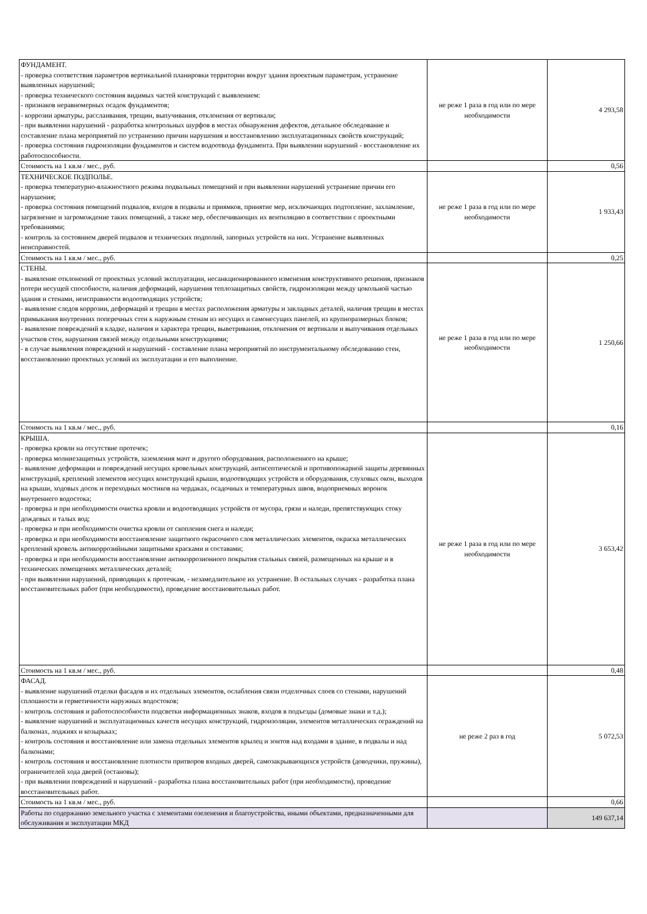| ФУНДАМЕНТ. - проверка соответствия параметров вертикальной планировки территории вокруг здания проектным параметрам, устранение выявленных нарушений; - проверка технического состояния видимых частей конструкций с выявлением: - признаков неравномерных осадок фундаментов; - коррозии арматуры, расслаивания, трещин, выпучивания, отклонения от вертикали; - при выявлении нарушений - разработка контрольных шурфов в местах обнаружения дефектов, детальное обследование и составление плана мероприятий по устранению причин нарушения и восстановлению эксплуатационных свойств конструкций; - проверка состояния гидроизоляции фундаментов и систем водоотвода фундамента. При выявлении нарушений - восстановление их работоспособности. | не реже 1 раза в год или по мере необходимости | 4 293,58 |
| Стоимость на 1 кв.м / мес., руб. | | 0,56 |
| ТЕХНИЧЕСКОЕ ПОДПОЛЬЕ. - проверка температурно-влажностного режима подвальных помещений и при выявлении нарушений устранение причин его нарушения; - проверка состояния помещений подвалов, входов в подвалы и приямков, принятие мер, исключающих подтопление, захламление, загрязнение и загромождение таких помещений, а также мер, обеспечивающих их вентиляцию в соответствии с проектными требованиями; - контроль за состоянием дверей подвалов и технических подполий, запорных устройств на них. Устранение выявленных неисправностей. | не реже 1 раза в год или по мере необходимости | 1 933,43 |
| Стоимость на 1 кв.м / мес., руб. | | 0,25 |
| СТЕНЫ. - выявление отклонений от проектных условий эксплуатации, несанкционированного изменения конструктивного решения, признаков потери несущей способности, наличия деформаций, нарушения теплозащитных свойств, гидроизоляции между цокольной частью здания и стенами, неисправности водоотводящих устройств; - выявление следов коррозии, деформаций и трещин в местах расположения арматуры и закладных деталей, наличия трещин в местах примыкания внутренних поперечных стен к наружным стенам из несущих и самонесущих панелей, из крупноразмерных блоков; - выявление повреждений в кладке, наличия и характера трещин, выветривания, отклонения от вертикали и выпучивания отдельных участков стен, нарушения связей между отдельными конструкциями; - в случае выявления повреждений и нарушений - составление плана мероприятий по инструментальному обследованию стен, восстановлению проектных условий их эксплуатации и его выполнение. | не реже 1 раза в год или по мере необходимости | 1 250,66 |
| Стоимость на 1 кв.м / мес., руб. | | 0,16 |
| КРЫША. - проверка кровли на отсутствие протечек; - проверка молниезащитных устройств, заземления мачт и другого оборудования, расположенного на крыше; - выявление деформации и повреждений несущих кровельных конструкций, антисептической и противопожарной защиты деревянных конструкций, креплений элементов несущих конструкций крыши, водоотводящих устройств и оборудования, слуховых окон, выходов на крыши, ходовых досок и переходных мостиков на чердаках, осадочных и температурных швов, водоприемных воронок внутреннего водостока; - проверка и при необходимости очистка кровли и водоотводящих устройств от мусора, грязи и наледи, препятствующих стоку дождевых и талых вод; - проверка и при необходимости очистка кровли от скопления снега и наледи; - проверка и при необходимости восстановление защитного окрасочного слоя металлических элементов, окраска металлических креплений кровель антикоррозийными защитными красками и составами; - проверка и при необходимости восстановление антикоррозионного покрытия стальных связей, размещенных на крыше и в технических помещениях металлических деталей; - при выявлении нарушений, приводящих к протечкам, - незамедлительное их устранение. В остальных случаях - разработка плана восстановительных работ (при необходимости), проведение восстановительных работ. | не реже 1 раза в год или по мере необходимости | 3 653,42 |
| Стоимость на 1 кв.м / мес., руб. | | 0,48 |
| ФАСАД. - выявление нарушений отделки фасадов и их отдельных элементов, ослабления связи отделочных слоев со стенами, нарушений сплошности и герметичности наружных водостоков; - контроль состояния и работоспособности подсветки информационных знаков, входов в подъезды (домовые знаки и т.д.); - выявление нарушений и эксплуатационных качеств несущих конструкций, гидроизоляции, элементов металлических ограждений на балконах, лоджиях и козырьках; - контроль состояния и восстановление или замена отдельных элементов крылец и зонтов над входами в здание, в подвалы и над балконами; - контроль состояния и восстановление плотности притворов входных дверей, самозакрывающихся устройств (доводчики, пружины), ограничителей хода дверей (остановы); - при выявлении повреждений и нарушений - разработка плана восстановительных работ (при необходимости), проведение восстановительных работ. | не реже 2 раз в год | 5 072,53 |
| Стоимость на 1 кв.м / мес., руб. | | 0,66 |
| Работы по содержанию земельного участка с элементами озеленения и благоустройства, иными объектами, предназначенными для обслуживания и эксплуатации МКД | | 149 637,14 |